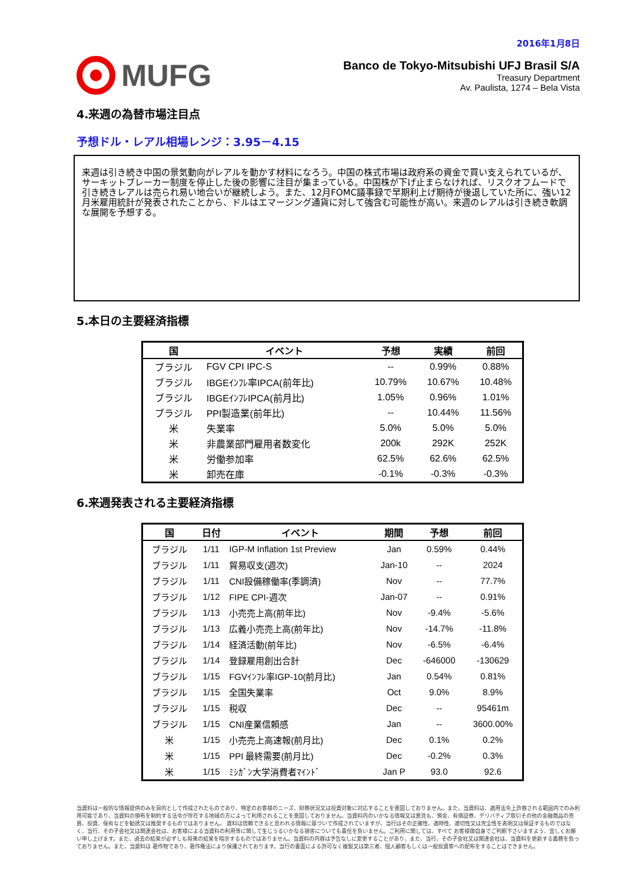2016年1月8日
MUFG
Banco de Tokyo-Mitsubishi UFJ Brasil S/A
Treasury Department
Av. Paulista, 1274 – Bela Vista
4.来週の為替市場注目点
予想ドル・レアル相場レンジ：3.95－4.15
来週は引き続き中国の景気動向がレアルを動かす材料になろう。中国の株式市場は政府系の資金で買い支えられているが、サーキットブレーカー制度を停止した後の影響に注目が集まっている。中国株が下げ止まらなければ、リスクオフムードで引き続きレアルは売られ易い地合いが継続しよう。また、12月FOMC議事録で早期利上げ期待が後退していた所に、強い12月米雇用統計が発表されたことから、ドルはエマージング通貨に対して強含む可能性が高い。来週のレアルは引き続き軟調な展開を予想する。
5.本日の主要経済指標
| 国 | イベント | 予想 | 実績 | 前回 |
| --- | --- | --- | --- | --- |
| ブラジル | FGV CPI IPC-S | -- | 0.99% | 0.88% |
| ブラジル | IBGEｲﾝﾌﾚ率IPCA(前年比) | 10.79% | 10.67% | 10.48% |
| ブラジル | IBGEｲﾝﾌﾚIPCA(前月比) | 1.05% | 0.96% | 1.01% |
| ブラジル | PPI製造業(前年比) | -- | 10.44% | 11.56% |
| 米 | 失業率 | 5.0% | 5.0% | 5.0% |
| 米 | 非農業部門雇用者数変化 | 200k | 292K | 252K |
| 米 | 労働参加率 | 62.5% | 62.6% | 62.5% |
| 米 | 卸売在庫 | -0.1% | -0.3% | -0.3% |
6.来週発表される主要経済指標
| 国 | 日付 | イベント | 期間 | 予想 | 前回 |
| --- | --- | --- | --- | --- | --- |
| ブラジル | 1/11 | IGP-M Inflation 1st Preview | Jan | 0.59% | 0.44% |
| ブラジル | 1/11 | 貿易収支(週次) | Jan-10 | -- | 2024 |
| ブラジル | 1/11 | CNI設備稼働率(季調済) | Nov | -- | 77.7% |
| ブラジル | 1/12 | FIPE CPI-週次 | Jan-07 | -- | 0.91% |
| ブラジル | 1/13 | 小売売上高(前年比) | Nov | -9.4% | -5.6% |
| ブラジル | 1/13 | 広義小売売上高(前年比) | Nov | -14.7% | -11.8% |
| ブラジル | 1/14 | 経済活動(前年比) | Nov | -6.5% | -6.4% |
| ブラジル | 1/14 | 登録雇用創出合計 | Dec | -646000 | -130629 |
| ブラジル | 1/15 | FGVｲﾝﾌﾚ率IGP-10(前月比) | Jan | 0.54% | 0.81% |
| ブラジル | 1/15 | 全国失業率 | Oct | 9.0% | 8.9% |
| ブラジル | 1/15 | 税収 | Dec | -- | 95461m |
| ブラジル | 1/15 | CNI産業信頼感 | Jan | -- | 3600.00% |
| 米 | 1/15 | 小売売上高速報(前月比) | Dec | 0.1% | 0.2% |
| 米 | 1/15 | PPI 最終需要(前月比) | Dec | -0.2% | 0.3% |
| 米 | 1/15 | ﾐｼｶﾞﾝ大学消費者ﾏｲﾝﾄﾞ | Jan P | 93.0 | 92.6 |
当資料は一般的な情報提供のみを目的として作成されたものであり、特定のお客様のニーズ、財務状況又は投資対象に対応することを意図しておりません。また、当資料は、適用法令上許容される範囲内でのみ利用可能であり、当資料の頒布を制約する法令が存在する地域の方によって利用されることを意図しておりません。当資料内のいかなる情報又は意見も、預金、有価証券、デリバティブ取引その他の金融商品の売買、投資、保有などを勧誘又は推奨するものではありません。 資料は信頼できると思われる情報に基づいて作成されていますが、当行はその正確性、適時性、適切性又は完全性を表明又は保証するものではなく、当行、その子会社又は関連会社は、お客様による当資料の利用等に関して生じうるいかなる損害についても責任を負いません。ご利用に関しては、すべて お客様御自身でご判断下さいますよう、宜しくお願い申し上げます。また、過去の結果が必ずしも将来の結果を暗示するものではありません。当資料の内容は予告なしに変更することがあり、また、当行、その子会社又は関連会社は、当資料を更新する義務を負っておりません。また、当資料は 著作物であり、著作権法により保護されております。当行の書面による許可なく複製又は第三者、個人顧客もしくは一般投資家への配布をすることはできません。